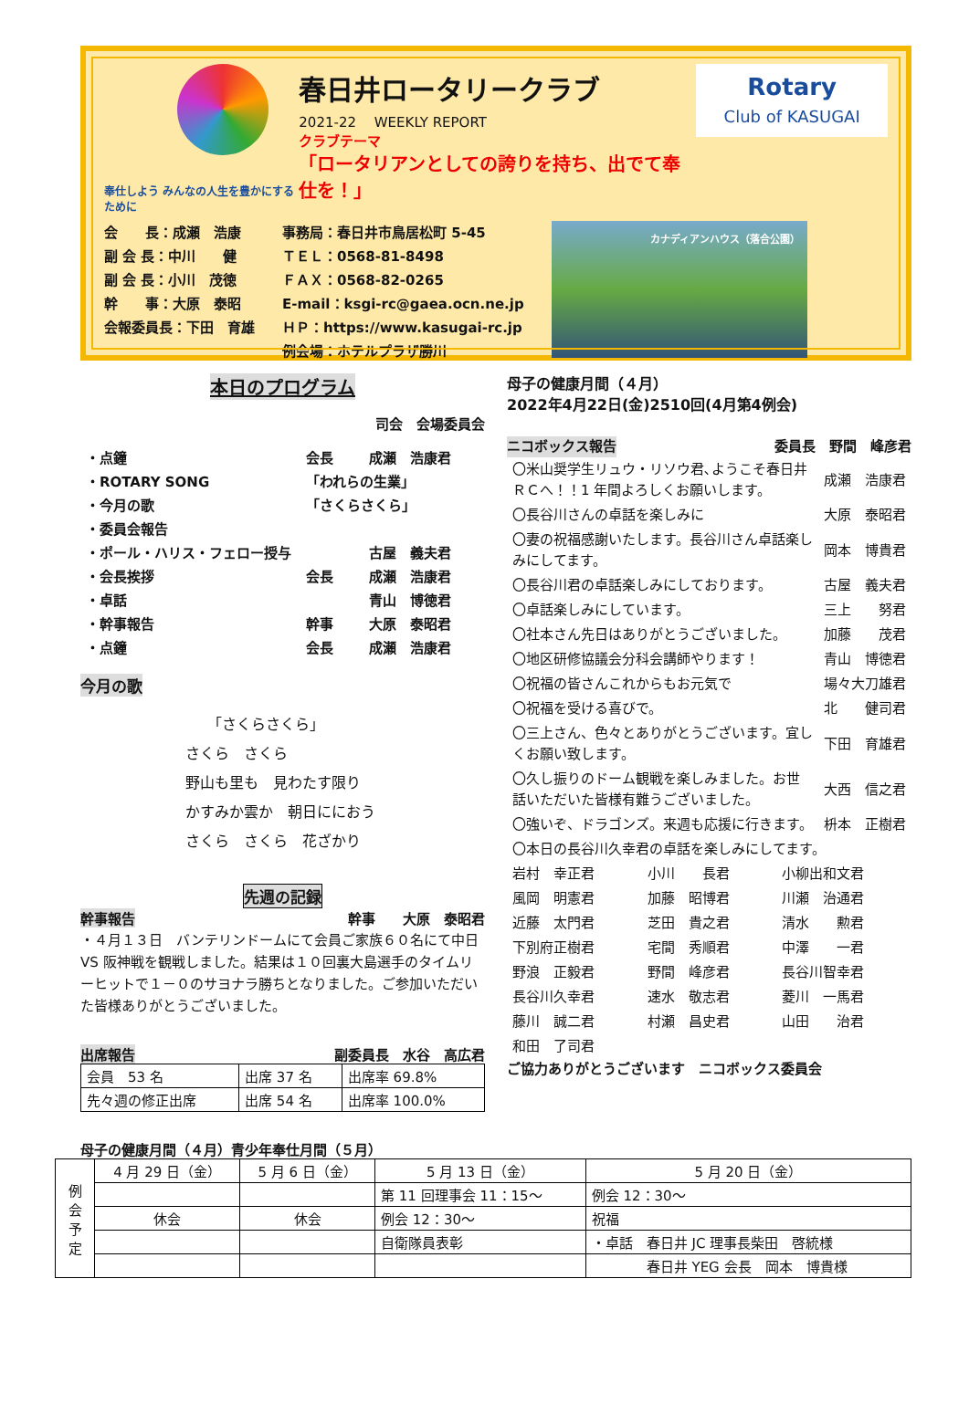奉仕しよう みんなの人生を豊かにするために
春日井ロータリークラブ
2021-22 　WEEKLY REPORT
クラブテーマ
「ロータリアンとしての誇りを持ち、出でて奉仕を！」
Rotary
Club of KASUGAI
会　　長：成瀬　浩康
副 会 長：中川　　健
副 会 長：小川　茂徳
幹　　事：大原　泰昭
会報委員長：下田　育雄
事務局：春日井市鳥居松町 5-45
ＴＥＬ：0568-81-8498
ＦＡＸ：0568-82-0265
E-mail：ksgi-rc@gaea.ocn.ne.jp
ＨＰ：https://www.kasugai-rc.jp
例会場：ホテルプラザ勝川
カナディアンハウス（落合公園）
本日のプログラム
司会　会場委員会
| ・点鐘 | 会長 | 成瀬 浩康君 |
| ・ROTARY SONG | 「われらの生業」 | |
| ・今月の歌 | 「さくらさくら」 | |
| ・委員会報告 | | |
| ・ポール・ハリス・フェロー授与 | | 古屋 義夫君 |
| ・会長挨拶 | 会長 | 成瀬 浩康君 |
| ・卓話 | | 青山 博徳君 |
| ・幹事報告 | 幹事 | 大原 泰昭君 |
| ・点鐘 | 会長 | 成瀬 浩康君 |
今月の歌
　　「さくらさくら」
さくら　さくら
野山も里も　見わたす限り
かすみか雲か　朝日ににおう
さくら　さくら　花ざかり
先週の記録
幹事報告 幹事　　大原　泰昭君
・４月１３日　バンテリンドームにて会員ご家族６０名にて中日 VS 阪神戦を観戦しました。結果は１０回裏大島選手のタイムリーヒットで１－０のサヨナラ勝ちとなりました。ご参加いただいた皆様ありがとうございました。
出席報告 副委員長　水谷　高広君
| 会員 53 名 | 出席 37 名 | 出席率 69.8% |
| 先々週の修正出席 | 出席 54 名 | 出席率 100.0% |
母子の健康月間（４月）
2022年4月22日(金)2510回(4月第4例会)
ニコボックス報告 委員長　野間　峰彦君
| 〇米山奨学生リュウ・リソウ君､ようこそ春日井ＲＣへ！！1 年間よろしくお願いします。 | 成瀬 浩康君 |
| 〇長谷川さんの卓話を楽しみに | 大原 泰昭君 |
| 〇妻の祝福感謝いたします。長谷川さん卓話楽しみにしてます。 | 岡本 博貴君 |
| 〇長谷川君の卓話楽しみにしております。 | 古屋 義夫君 |
| 〇卓話楽しみにしています。 | 三上 努君 |
| 〇社本さん先日はありがとうございました。 | 加藤 茂君 |
| 〇地区研修協議会分科会講師やります！ | 青山 博徳君 |
| 〇祝福の皆さんこれからもお元気で | 場々大刀雄君 |
| 〇祝福を受ける喜びで。 | 北 健司君 |
| 〇三上さん、色々とありがとうございます。宜しくお願い致します。 | 下田 育雄君 |
| 〇久し振りのドーム観戦を楽しみました。お世話いただいた皆様有難うございました。 | 大西 信之君 |
| 〇強いぞ、ドラゴンズ。来週も応援に行きます。 | 枡本 正樹君 |
| 〇本日の長谷川久幸君の卓話を楽しみにしてます。 | |
| 岩村 幸正君 | 小川 長君 | 小柳出和文君 |
| 風岡 明憲君 | 加藤 昭博君 | 川瀬 治通君 |
| 近藤 太門君 | 芝田 貴之君 | 清水 勲君 |
| 下別府正樹君 | 宅間 秀順君 | 中澤 一君 |
| 野浪 正毅君 | 野間 峰彦君 | 長谷川智幸君 |
| 長谷川久幸君 | 速水 敬志君 | 菱川 一馬君 |
| 藤川 誠二君 | 村瀬 昌史君 | 山田 治君 |
| 和田 了司君 | | |
ご協力ありがとうございます　ニコボックス委員会
母子の健康月間（４月）青少年奉仕月間（５月）
| 例 会 予 定 | 4 月 29 日（金） | 5 月 6 日（金） | 5 月 13 日（金） | 5 月 20 日（金） |
| | | | 第 11 回理事会 11：15～ | 例会 12：30～ |
| | 休会 | 休会 | 例会 12：30～ | 祝福 |
| | | | 自衛隊員表彰 | ・卓話 春日井 JC 理事長柴田 啓統様 |
| | | | | 春日井 YEG 会長 岡本 博貴様 |